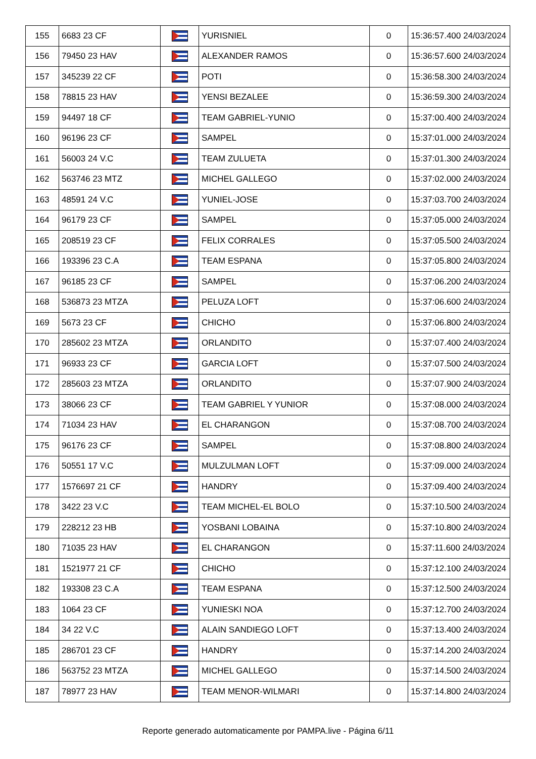| 155 | 6683 23 CF | | YURISNIEL | 0 | 15:36:57.400 24/03/2024 |
| 156 | 79450 23 HAV | | ALEXANDER RAMOS | 0 | 15:36:57.600 24/03/2024 |
| 157 | 345239 22 CF | | POTI | 0 | 15:36:58.300 24/03/2024 |
| 158 | 78815 23 HAV | | YENSI BEZALEE | 0 | 15:36:59.300 24/03/2024 |
| 159 | 94497 18 CF | | TEAM GABRIEL-YUNIO | 0 | 15:37:00.400 24/03/2024 |
| 160 | 96196 23 CF | | SAMPEL | 0 | 15:37:01.000 24/03/2024 |
| 161 | 56003 24 V.C | | TEAM ZULUETA | 0 | 15:37:01.300 24/03/2024 |
| 162 | 563746 23 MTZ | | MICHEL GALLEGO | 0 | 15:37:02.000 24/03/2024 |
| 163 | 48591 24 V.C | | YUNIEL-JOSE | 0 | 15:37:03.700 24/03/2024 |
| 164 | 96179 23 CF | | SAMPEL | 0 | 15:37:05.000 24/03/2024 |
| 165 | 208519 23 CF | | FELIX CORRALES | 0 | 15:37:05.500 24/03/2024 |
| 166 | 193396 23 C.A | | TEAM ESPANA | 0 | 15:37:05.800 24/03/2024 |
| 167 | 96185 23 CF | | SAMPEL | 0 | 15:37:06.200 24/03/2024 |
| 168 | 536873 23 MTZA | | PELUZA LOFT | 0 | 15:37:06.600 24/03/2024 |
| 169 | 5673 23 CF | | CHICHO | 0 | 15:37:06.800 24/03/2024 |
| 170 | 285602 23 MTZA | | ORLANDITO | 0 | 15:37:07.400 24/03/2024 |
| 171 | 96933 23 CF | | GARCIA LOFT | 0 | 15:37:07.500 24/03/2024 |
| 172 | 285603 23 MTZA | | ORLANDITO | 0 | 15:37:07.900 24/03/2024 |
| 173 | 38066 23 CF | | TEAM GABRIEL Y YUNIOR | 0 | 15:37:08.000 24/03/2024 |
| 174 | 71034 23 HAV | | EL CHARANGON | 0 | 15:37:08.700 24/03/2024 |
| 175 | 96176 23 CF | | SAMPEL | 0 | 15:37:08.800 24/03/2024 |
| 176 | 50551 17 V.C | | MULZULMAN LOFT | 0 | 15:37:09.000 24/03/2024 |
| 177 | 1576697 21 CF | | HANDRY | 0 | 15:37:09.400 24/03/2024 |
| 178 | 3422 23 V.C | | TEAM MICHEL-EL BOLO | 0 | 15:37:10.500 24/03/2024 |
| 179 | 228212 23 HB | | YOSBANI LOBAINA | 0 | 15:37:10.800 24/03/2024 |
| 180 | 71035 23 HAV | | EL CHARANGON | 0 | 15:37:11.600 24/03/2024 |
| 181 | 1521977 21 CF | | CHICHO | 0 | 15:37:12.100 24/03/2024 |
| 182 | 193308 23 C.A | | TEAM ESPANA | 0 | 15:37:12.500 24/03/2024 |
| 183 | 1064 23 CF | | YUNIESKI NOA | 0 | 15:37:12.700 24/03/2024 |
| 184 | 34 22 V.C | | ALAIN SANDIEGO LOFT | 0 | 15:37:13.400 24/03/2024 |
| 185 | 286701 23 CF | | HANDRY | 0 | 15:37:14.200 24/03/2024 |
| 186 | 563752 23 MTZA | | MICHEL GALLEGO | 0 | 15:37:14.500 24/03/2024 |
| 187 | 78977 23 HAV | | TEAM MENOR-WILMARI | 0 | 15:37:14.800 24/03/2024 |
Reporte generado automaticamente por PAMPA.live - Página 6/11